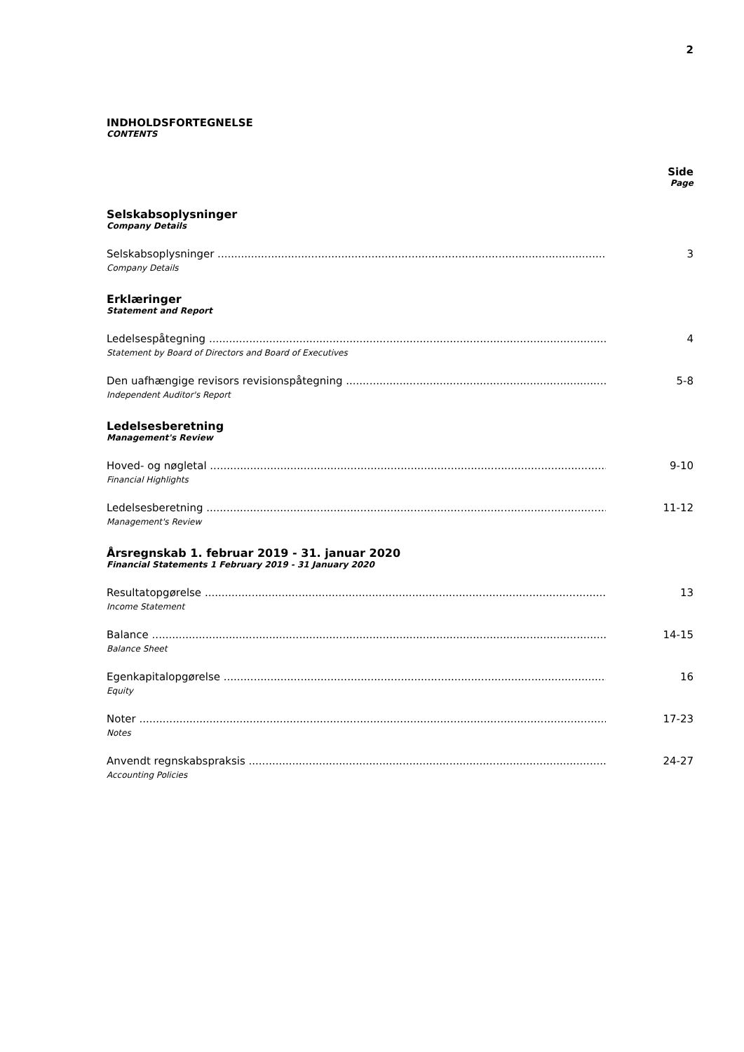2
INDHOLDSFORTEGNELSE
CONTENTS
Side
Page
Selskabsoplysninger
Company Details
Selskabsoplysninger 3
Company Details
Erklæringer
Statement and Report
Ledelsespåtegning 4
Statement by Board of Directors and Board of Executives
Den uafhængige revisors revisionspåtegning 5-8
Independent Auditor's Report
Ledelsesberetning
Management's Review
Hoved- og nøgletal 9-10
Financial Highlights
Ledelsesberetning 11-12
Management's Review
Årsregnskab 1. februar 2019 - 31. januar 2020
Financial Statements 1 February 2019 - 31 January 2020
Resultatopgørelse 13
Income Statement
Balance 14-15
Balance Sheet
Egenkapitalopgørelse 16
Equity
Noter 17-23
Notes
Anvendt regnskabspraksis 24-27
Accounting Policies